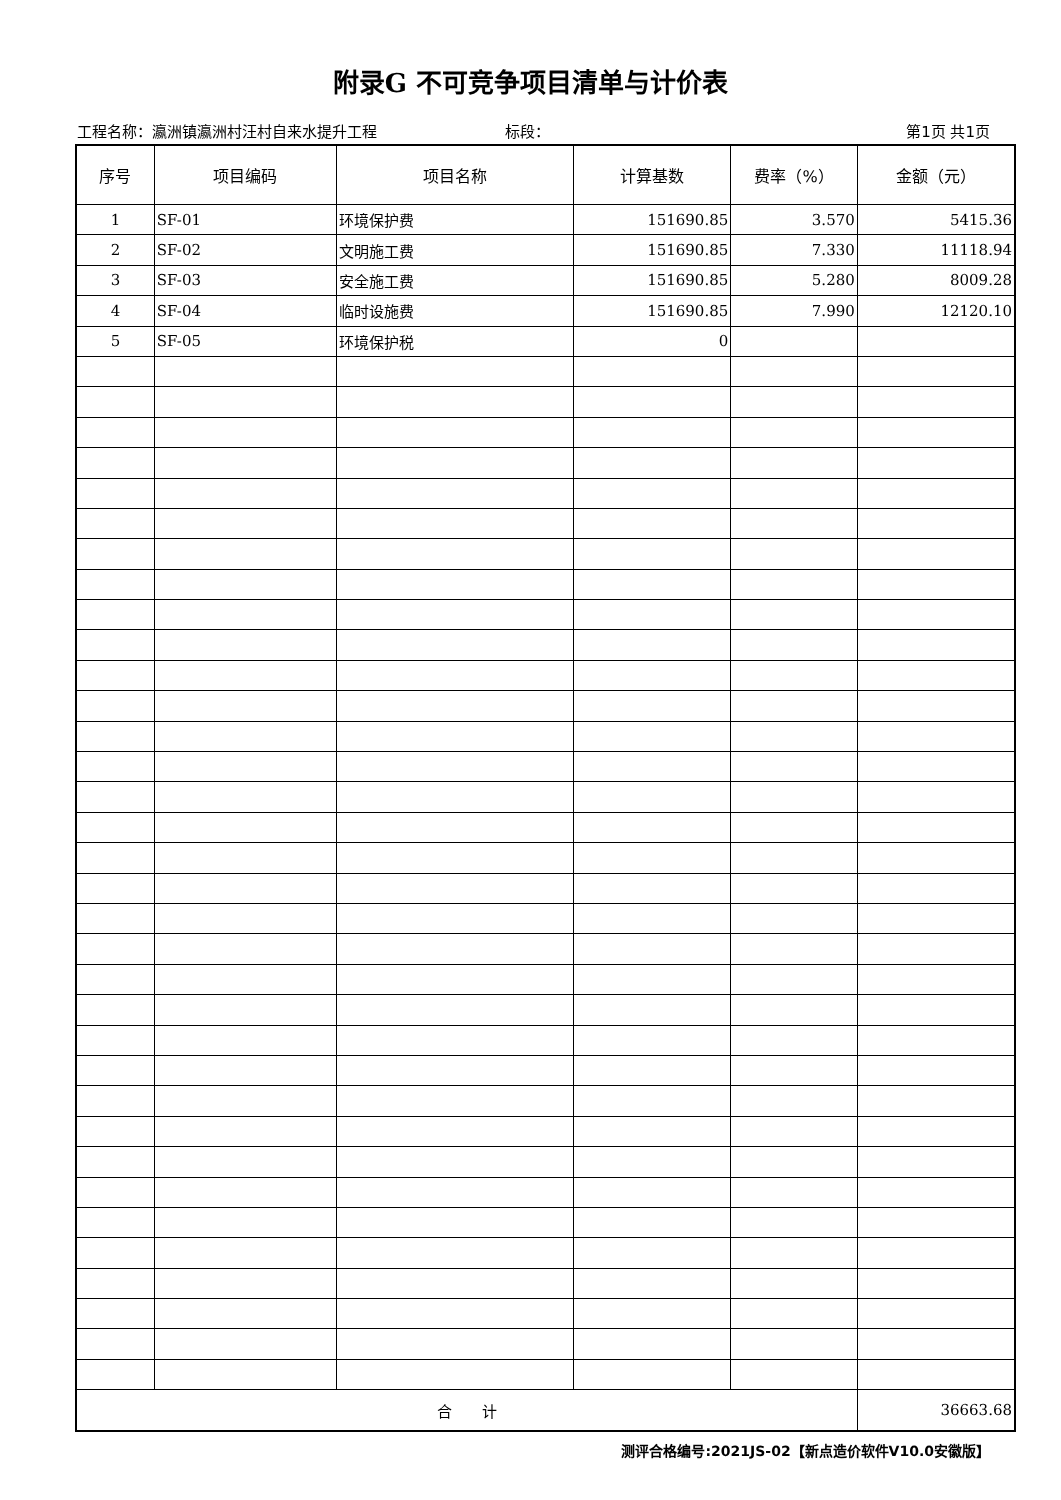附录G 不可竞争项目清单与计价表
工程名称：瀛洲镇瀛洲村汪村自来水提升工程 标段： 第1页 共1页
| 序号 | 项目编码 | 项目名称 | 计算基数 | 费率（%） | 金额（元） |
| --- | --- | --- | --- | --- | --- |
| 1 | SF-01 | 环境保护费 | 151690.85 | 3.570 | 5415.36 |
| 2 | SF-02 | 文明施工费 | 151690.85 | 7.330 | 11118.94 |
| 3 | SF-03 | 安全施工费 | 151690.85 | 5.280 | 8009.28 |
| 4 | SF-04 | 临时设施费 | 151690.85 | 7.990 | 12120.10 |
| 5 | SF-05 | 环境保护税 | 0 | | |
| 合 计 | | | | | 36663.68 |
测评合格编号:2021JS-02【新点造价软件V10.0安徽版】